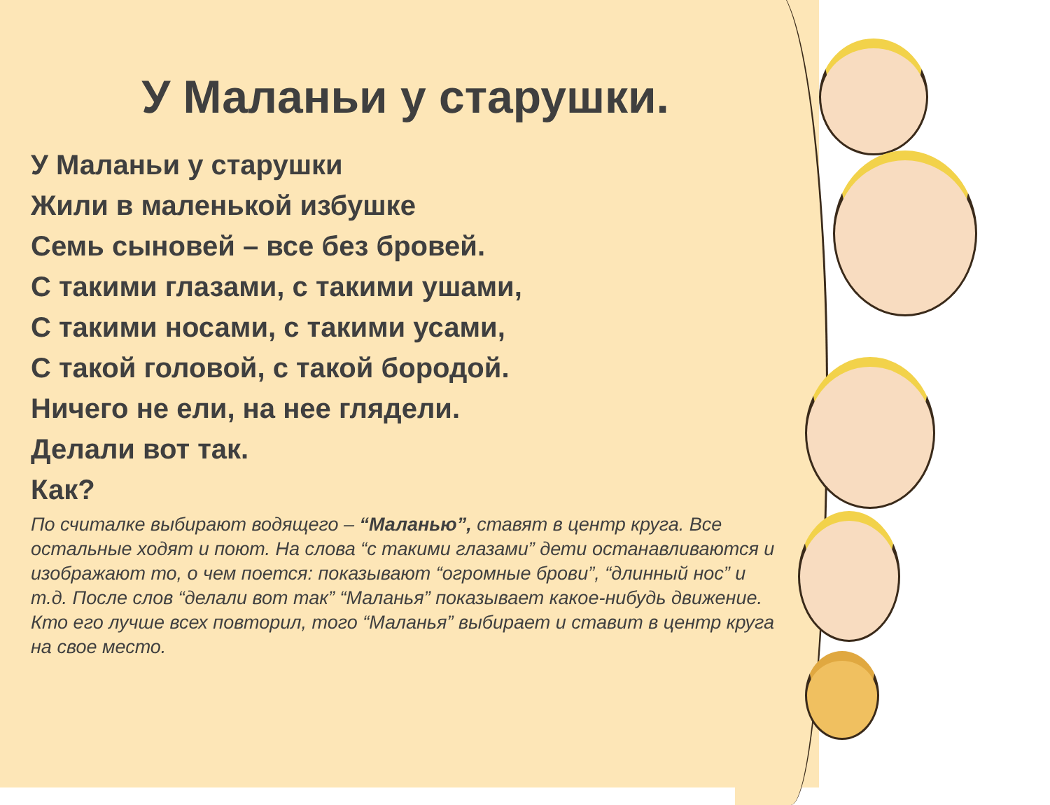У Маланьи у старушки.
У Маланьи у старушки
Жили в маленькой избушке
Семь сыновей – все без бровей.
С такими глазами, с такими ушами,
С такими носами, с такими усами,
С такой головой, с такой бородой.
Ничего не ели, на нее глядели.
Делали вот так.
Как?
По считалке выбирают водящего – “Маланью”, ставят в центр круга. Все остальные ходят и поют. На слова “с такими глазами” дети останавливаются и изображают то, о чем поется: показывают “огромные брови”, “длинный нос” и т.д. После слов “делали вот так” “Маланья” показывает какое-нибудь движение. Кто его лучше всех повторил, того “Маланья” выбирает и ставит в центр круга на свое место.